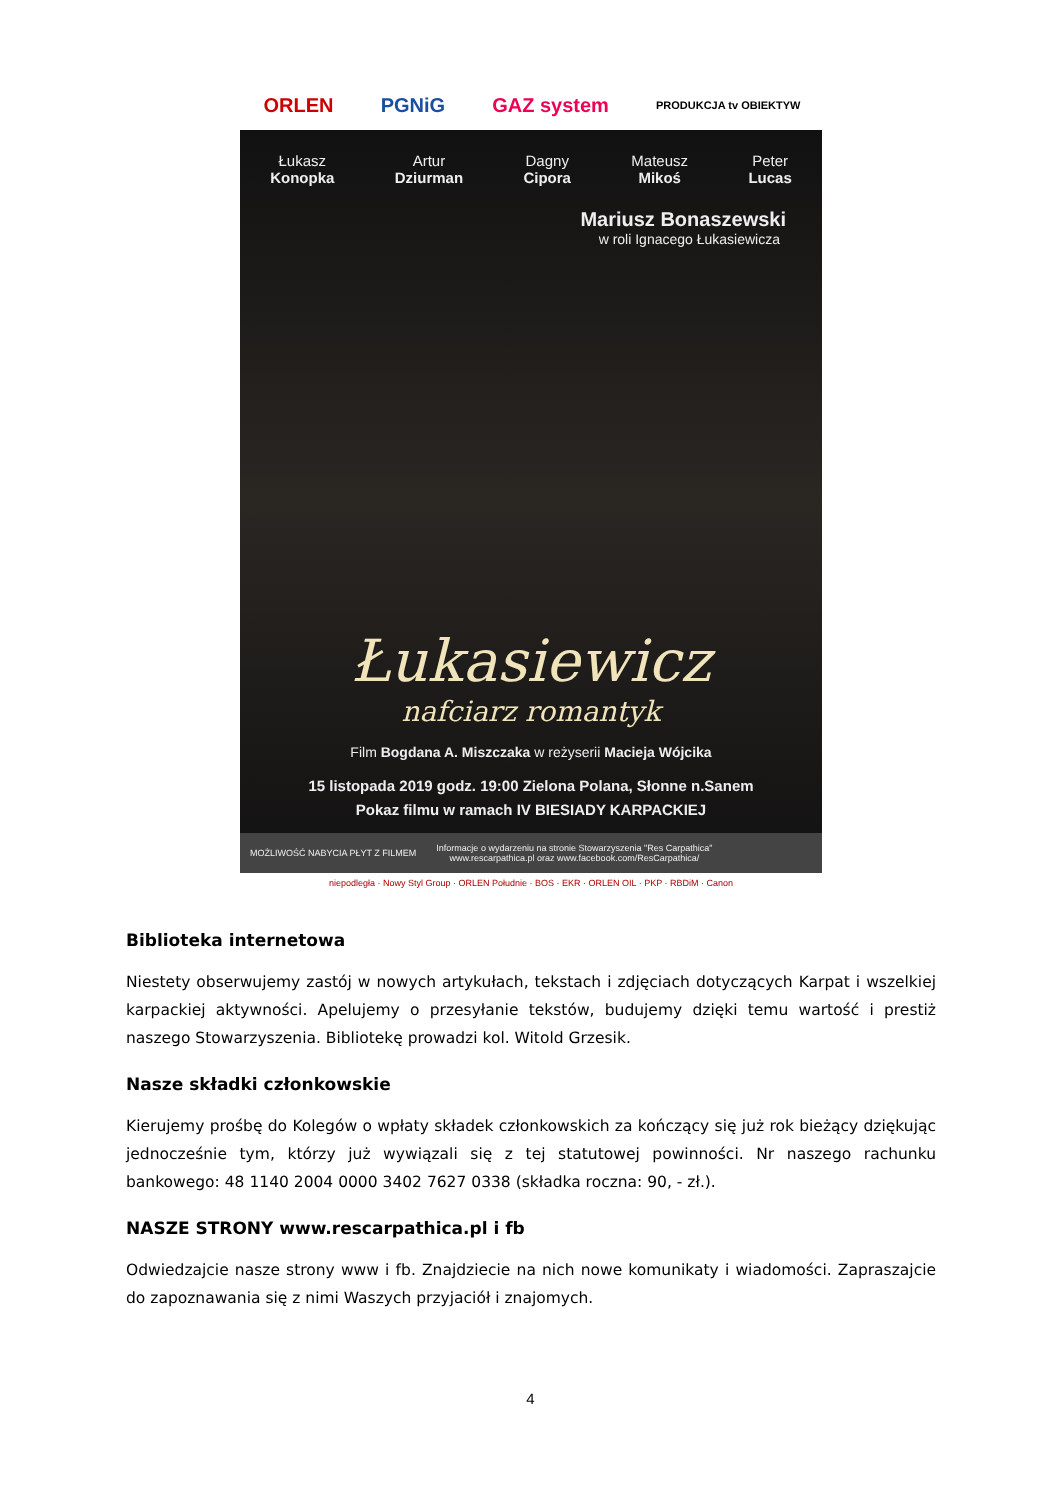ORLEN PGNiG GAZ system PRODUKCJA tv OBIEKTYW
Łukasz
Konopka
Artur
Dziurman
Dagny
Cipora
Mateusz
Mikoś
Peter
Lucas
Mariusz Bonaszewski
w roli Ignacego Łukasiewicza
Łukasiewicz
nafciarz romantyk
Film Bogdana A. Miszczaka w reżyserii Macieja Wójcika
15 listopada 2019 godz. 19:00 Zielona Polana, Słonne n.Sanem
Pokaz filmu w ramach IV BIESIADY KARPACKIEJ
MOŻLIWOŚĆ NABYCIA PŁYT Z FILMEM
Informacje o wydarzeniu na stronie Stowarzyszenia "Res Carpathica"
www.rescarpathica.pl oraz www.facebook.com/ResCarpathica/
niepodległa · Nowy Styl Group · ORLEN Południe · BOS · EKR · ORLEN OIL · PKP · RBDiM · Canon
Biblioteka internetowa
Niestety obserwujemy zastój w nowych artykułach, tekstach i zdjęciach dotyczących Karpat i wszelkiej karpackiej aktywności. Apelujemy o przesyłanie tekstów, budujemy dzięki temu wartość i prestiż naszego Stowarzyszenia. Bibliotekę prowadzi kol. Witold Grzesik.
Nasze składki członkowskie
Kierujemy prośbę do Kolegów o wpłaty składek członkowskich za kończący się już rok bieżący dziękując jednocześnie tym, którzy już wywiązali się z tej statutowej powinności. Nr naszego rachunku bankowego: 48 1140 2004 0000 3402 7627 0338 (składka roczna: 90, - zł.).
NASZE STRONY www.rescarpathica.pl i fb
Odwiedzajcie nasze strony www i fb. Znajdziecie na nich nowe komunikaty i wiadomości. Zapraszajcie do zapoznawania się z nimi Waszych przyjaciół i znajomych.
4